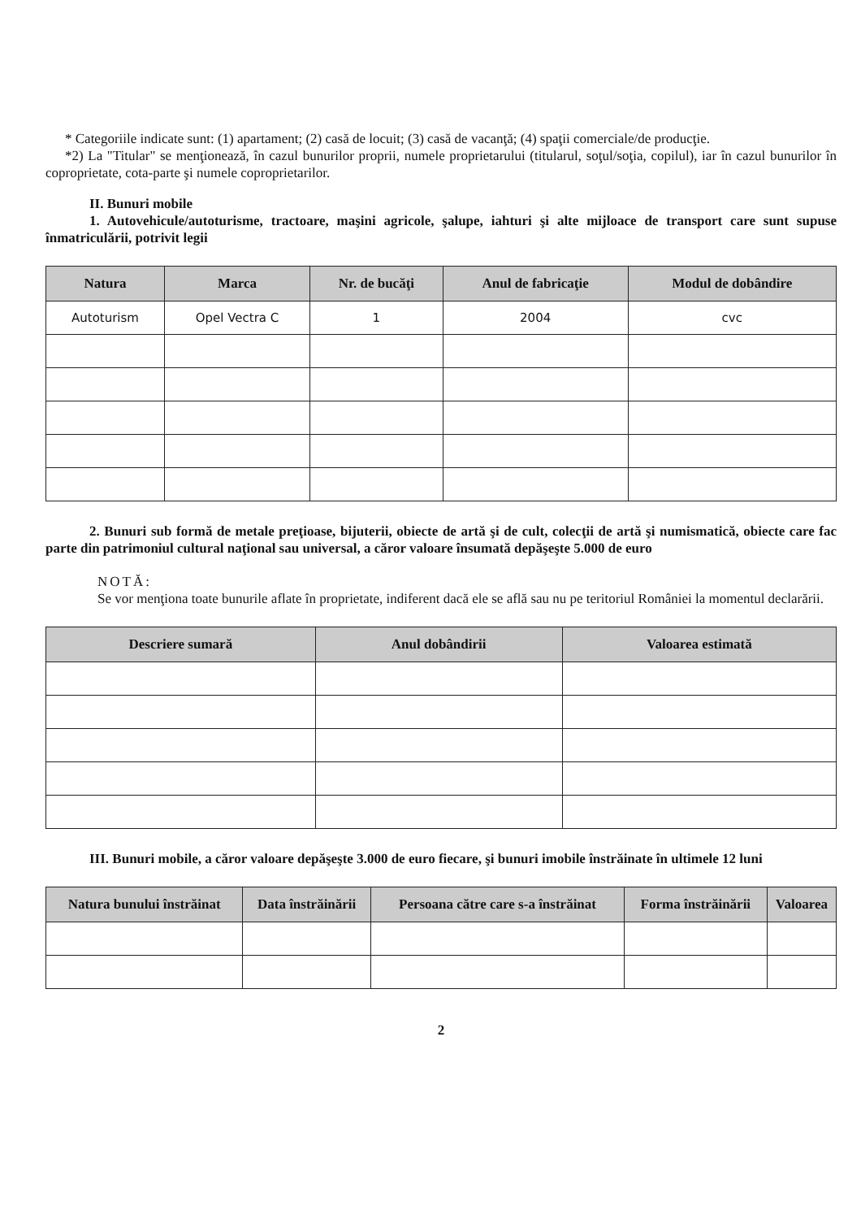* Categoriile indicate sunt: (1) apartament; (2) casă de locuit; (3) casă de vacanţă; (4) spaţii comerciale/de producţie.
*2) La "Titular" se menţionează, în cazul bunurilor proprii, numele proprietarului (titularul, soţul/soţia, copilul), iar în cazul bunurilor în coproprietate, cota-parte şi numele coproprietarilor.
II. Bunuri mobile
1. Autovehicule/autoturisme, tractoare, maşini agricole, şalupe, iahturi şi alte mijloace de transport care sunt supuse înmatriculării, potrivit legii
| Natura | Marca | Nr. de bucăţi | Anul de fabricaţie | Modul de dobândire |
| --- | --- | --- | --- | --- |
| Autoturism | Opel Vectra C | 1 | 2004 | cvc |
2. Bunuri sub formă de metale preţioase, bijuterii, obiecte de artă şi de cult, colecţii de artă şi numismatică, obiecte care fac parte din patrimoniul cultural naţional sau universal, a căror valoare însumată depăşeşte 5.000 de euro
NOTĂ:
Se vor menţiona toate bunurile aflate în proprietate, indiferent dacă ele se află sau nu pe teritoriul României la momentul declarării.
| Descriere sumară | Anul dobândirii | Valoarea estimată |
| --- | --- | --- |
III. Bunuri mobile, a căror valoare depăşeşte 3.000 de euro fiecare, şi bunuri imobile înstrăinate în ultimele 12 luni
| Natura bunului înstrăinat | Data înstrăinării | Persoana către care s-a înstrăinat | Forma înstrăinării | Valoarea |
| --- | --- | --- | --- | --- |
2